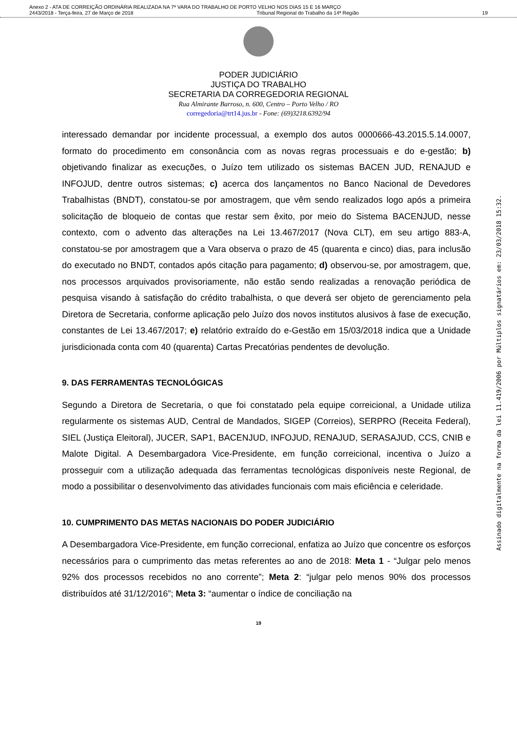Anexo 2 - ATA DE CORREIÇÃO ORDINÁRIA REALIZADA NA 7ª VARA DO TRABALHO DE PORTO VELHO NOS DIAS 15 E 16 MARÇO
2443/2018 - Terça-feira, 27 de Março de 2018 Tribunal Regional do Trabalho da 14ª Região 19
PODER JUDICIÁRIO
JUSTIÇA DO TRABALHO
SECRETARIA DA CORREGEDORIA REGIONAL
Rua Almirante Barroso, n. 600, Centro – Porto Velho / RO
corregedoria@trt14.jus.br - Fone: (69)3218.6392/94
interessado demandar por incidente processual, a exemplo dos autos 0000666-43.2015.5.14.0007, formato do procedimento em consonância com as novas regras processuais e do e-gestão; b) objetivando finalizar as execuções, o Juízo tem utilizado os sistemas BACEN JUD, RENAJUD e INFOJUD, dentre outros sistemas; c) acerca dos lançamentos no Banco Nacional de Devedores Trabalhistas (BNDT), constatou-se por amostragem, que vêm sendo realizados logo após a primeira solicitação de bloqueio de contas que restar sem êxito, por meio do Sistema BACENJUD, nesse contexto, com o advento das alterações na Lei 13.467/2017 (Nova CLT), em seu artigo 883-A, constatou-se por amostragem que a Vara observa o prazo de 45 (quarenta e cinco) dias, para inclusão do executado no BNDT, contados após citação para pagamento; d) observou-se, por amostragem, que, nos processos arquivados provisoriamente, não estão sendo realizadas a renovação periódica de pesquisa visando à satisfação do crédito trabalhista, o que deverá ser objeto de gerenciamento pela Diretora de Secretaria, conforme aplicação pelo Juízo dos novos institutos alusivos à fase de execução, constantes de Lei 13.467/2017; e) relatório extraído do e-Gestão em 15/03/2018 indica que a Unidade jurisdicionada conta com 40 (quarenta) Cartas Precatórias pendentes de devolução.
9. DAS FERRAMENTAS TECNOLÓGICAS
Segundo a Diretora de Secretaria, o que foi constatado pela equipe correicional, a Unidade utiliza regularmente os sistemas AUD, Central de Mandados, SIGEP (Correios), SERPRO (Receita Federal), SIEL (Justiça Eleitoral), JUCER, SAP1, BACENJUD, INFOJUD, RENAJUD, SERASAJUD, CCS, CNIB e Malote Digital. A Desembargadora Vice-Presidente, em função correicional, incentiva o Juízo a prosseguir com a utilização adequada das ferramentas tecnológicas disponíveis neste Regional, de modo a possibilitar o desenvolvimento das atividades funcionais com mais eficiência e celeridade.
10. CUMPRIMENTO DAS METAS NACIONAIS DO PODER JUDICIÁRIO
A Desembargadora Vice-Presidente, em função correcional, enfatiza ao Juízo que concentre os esforços necessários para o cumprimento das metas referentes ao ano de 2018: Meta 1 - “Julgar pelo menos 92% dos processos recebidos no ano corrente”; Meta 2: “julgar pelo menos 90% dos processos distribuídos até 31/12/2016”; Meta 3: “aumentar o índice de conciliação na
19
Assinado digitalmente na forma da lei 11.419/2006 por Múltiplos signatários em: 23/03/2018 15:32.